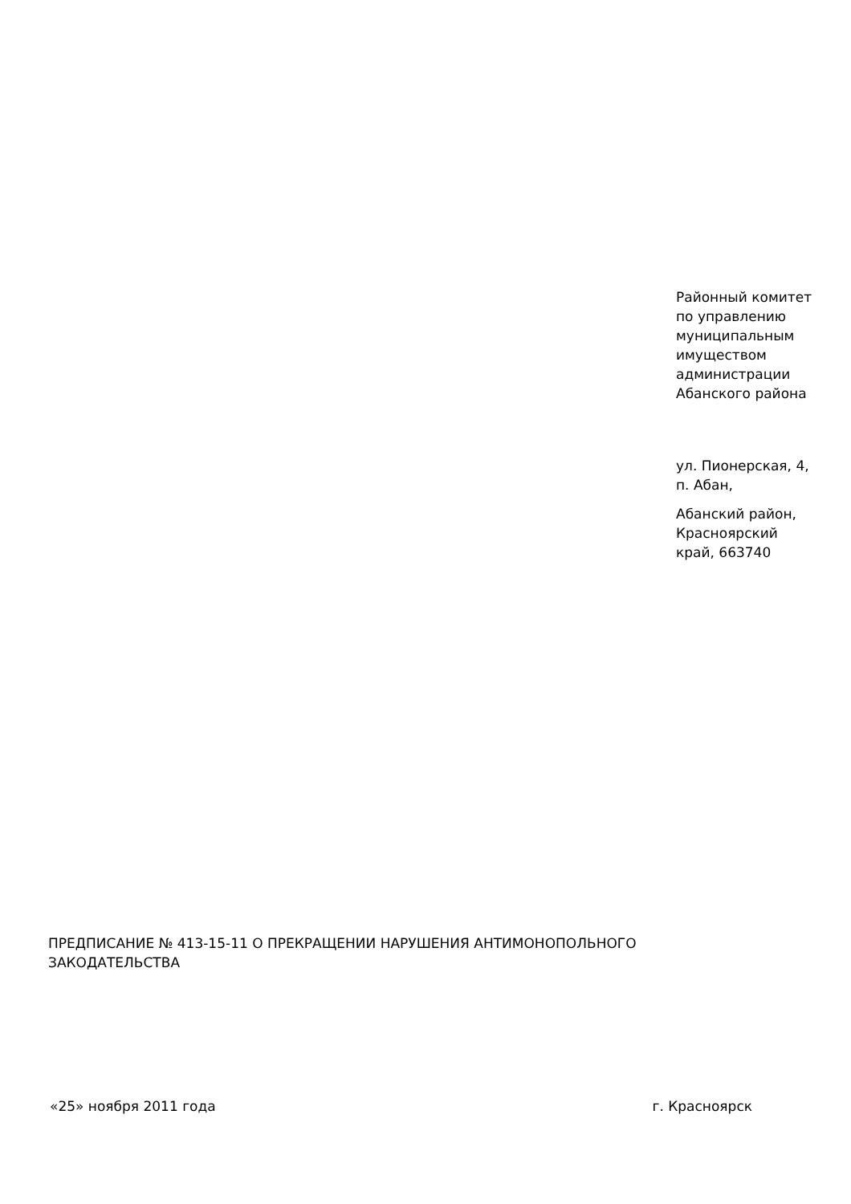Районный комитет по управлению муниципальным имуществом администрации Абанского района
ул. Пионерская, 4, п. Абан,
Абанский район, Красноярский край, 663740
ПРЕДПИСАНИЕ № 413-15-11 О ПРЕКРАЩЕНИИ НАРУШЕНИЯ АНТИМОНОПОЛЬНОГО ЗАКОДАТЕЛЬСТВА
«25» ноября 2011 года г. Красноярск